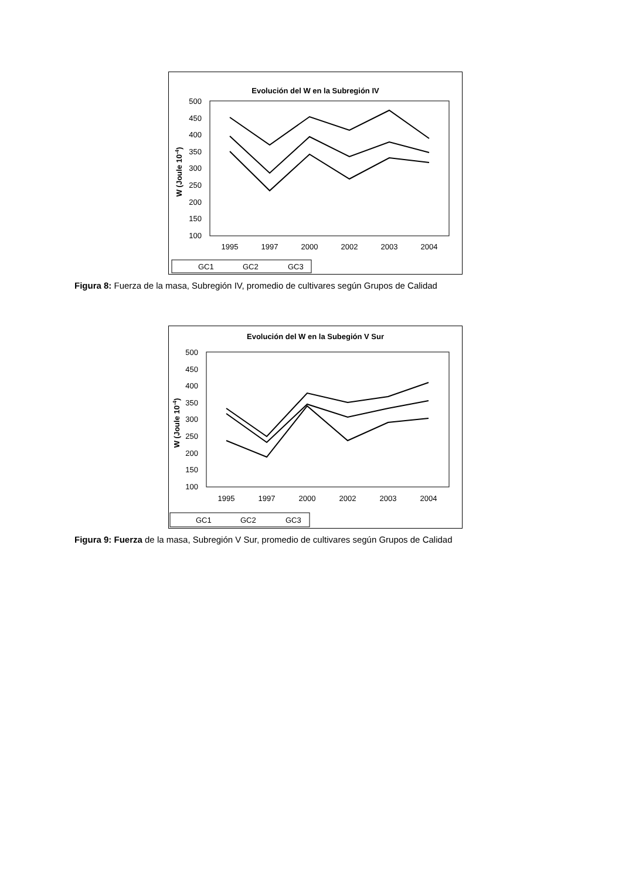Evolución del W en la Subregión IV
500
450
400
350
300
250
200
150
100
W (Joule 10-4)
1995
1997
2000
2002
2003
2004
GC1
GC2
GC3
Figura 8: Fuerza de la masa, Subregión IV, promedio de cultivares según Grupos de Calidad
Evolución del W en la Subegión V Sur
500
450
400
350
300
250
200
150
100
W (Joule 10-4)
1995
1997
2000
2002
2003
2004
GC1
GC2
GC3
Figura 9: Fuerza de la masa, Subregión V Sur, promedio de cultivares según Grupos de Calidad